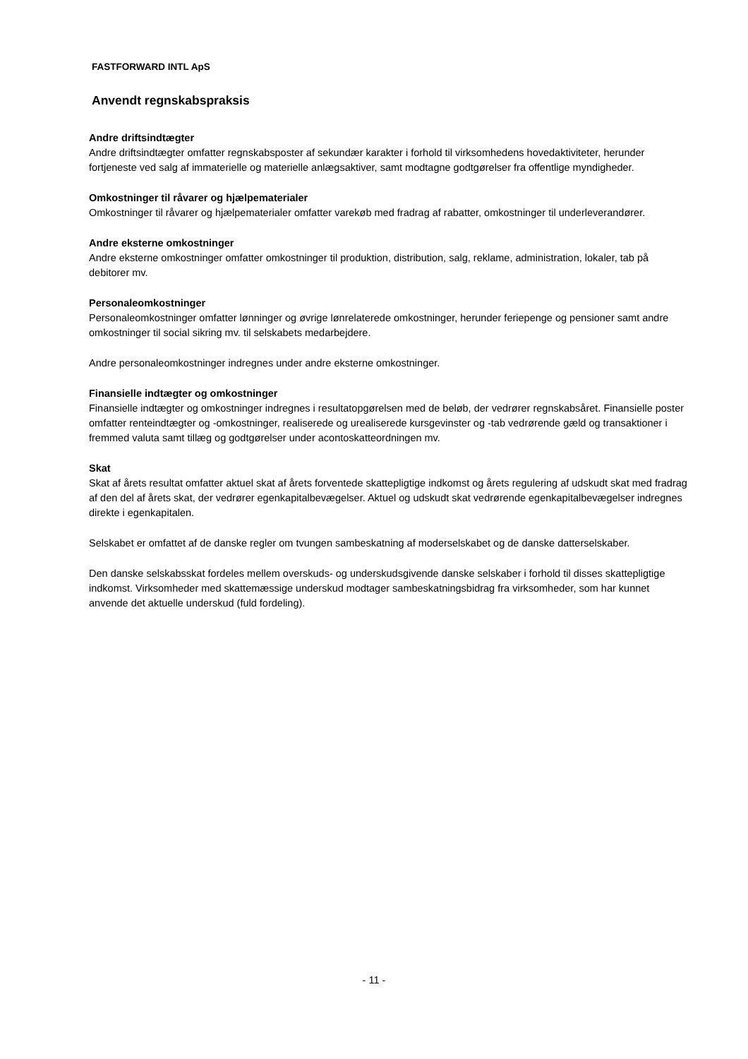FASTFORWARD INTL ApS
Anvendt regnskabspraksis
Andre driftsindtægter
Andre driftsindtægter omfatter regnskabsposter af sekundær karakter i forhold til virksomhedens hovedaktiviteter, herunder fortjeneste ved salg af immaterielle og materielle anlægsaktiver, samt modtagne godtgørelser fra offentlige myndigheder.
Omkostninger til råvarer og hjælpematerialer
Omkostninger til råvarer og hjælpematerialer omfatter varekøb med fradrag af rabatter, omkostninger til underleverandører.
Andre eksterne omkostninger
Andre eksterne omkostninger omfatter omkostninger til produktion, distribution, salg, reklame, administration, lokaler, tab på debitorer mv.
Personaleomkostninger
Personaleomkostninger omfatter lønninger og øvrige lønrelaterede omkostninger, herunder feriepenge og pensioner samt andre omkostninger til social sikring mv. til selskabets medarbejdere.
Andre personaleomkostninger indregnes under andre eksterne omkostninger.
Finansielle indtægter og omkostninger
Finansielle indtægter og omkostninger indregnes i resultatopgørelsen med de beløb, der vedrører regnskabsåret. Finansielle poster omfatter renteindtægter og -omkostninger, realiserede og urealiserede kursgevinster og -tab vedrørende gæld og transaktioner i fremmed valuta samt tillæg og godtgørelser under acontoskatteordningen mv.
Skat
Skat af årets resultat omfatter aktuel skat af årets forventede skattepligtige indkomst og årets regulering af udskudt skat med fradrag af den del af årets skat, der vedrører egenkapitalbevægelser. Aktuel og udskudt skat vedrørende egenkapitalbevægelser indregnes direkte i egenkapitalen.
Selskabet er omfattet af de danske regler om tvungen sambeskatning af moderselskabet og de danske datterselskaber.
Den danske selskabsskat fordeles mellem overskuds- og underskudsgivende danske selskaber i forhold til disses skattepligtige indkomst. Virksomheder med skattemæssige underskud modtager sambeskatningsbidrag fra virksomheder, som har kunnet anvende det aktuelle underskud (fuld fordeling).
- 11 -